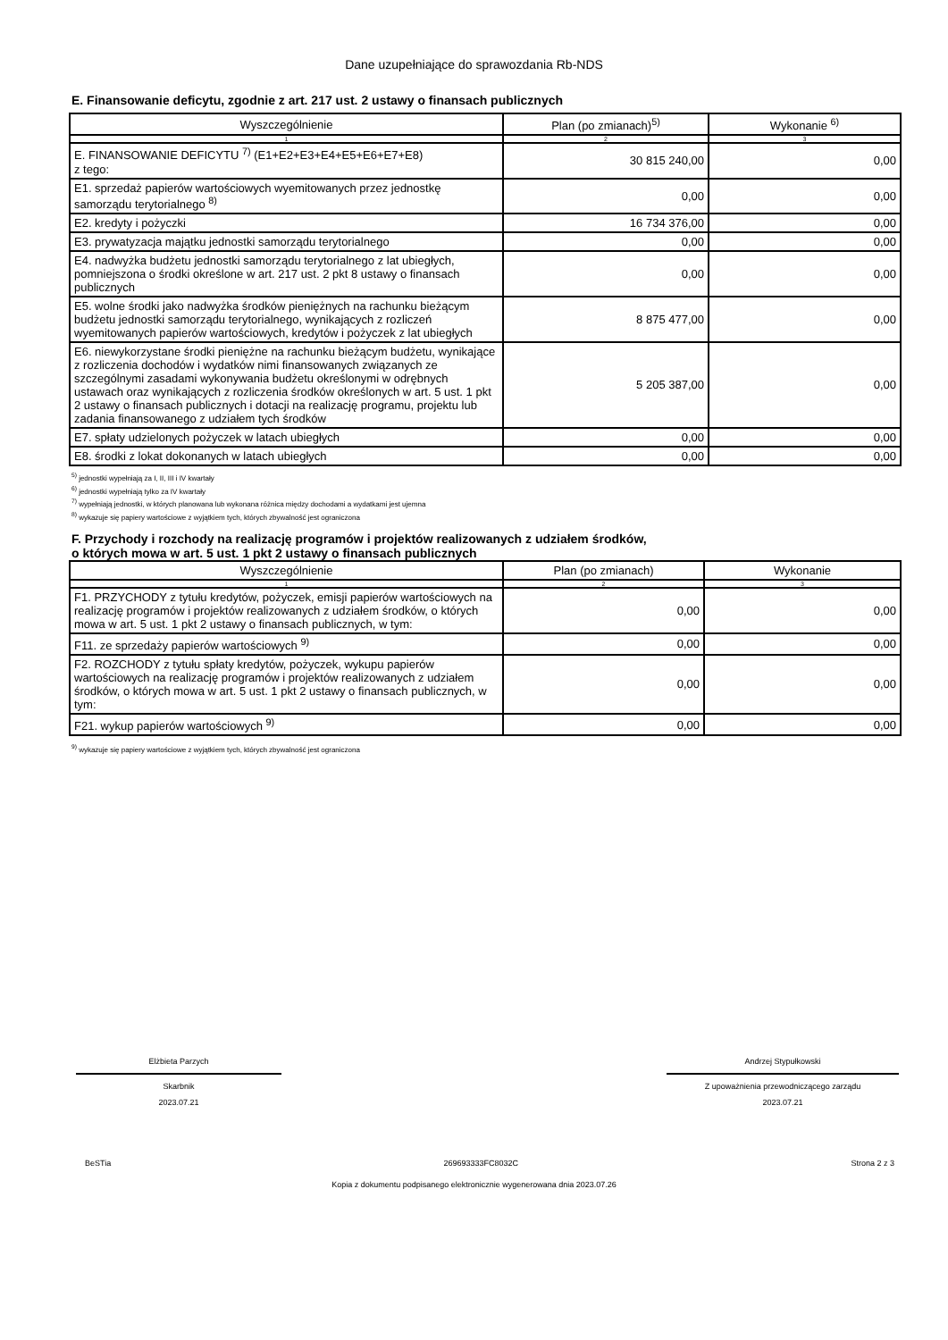Dane uzupełniające do sprawozdania Rb-NDS
E. Finansowanie deficytu, zgodnie z art. 217 ust. 2 ustawy o finansach publicznych
| Wyszczególnienie | Plan (po zmianach)<sup>5)</sup> | Wykonanie <sup>6)</sup> |
| --- | --- | --- |
| 1 | 2 | 3 |
| E. FINANSOWANIE DEFICYTU <sup>7)</sup> (E1+E2+E3+E4+E5+E6+E7+E8) z tego: | 30 815 240,00 | 0,00 |
| E1. sprzedaż papierów wartościowych wyemitowanych przez jednostkę samorządu terytorialnego <sup>8)</sup> | 0,00 | 0,00 |
| E2. kredyty i pożyczki | 16 734 376,00 | 0,00 |
| E3. prywatyzacja majątku jednostki samorządu terytorialnego | 0,00 | 0,00 |
| E4. nadwyżka budżetu jednostki samorządu terytorialnego z lat ubiegłych, pomniejszona o środki określone w art. 217 ust. 2 pkt 8 ustawy o finansach publicznych | 0,00 | 0,00 |
| E5. wolne środki jako nadwyżka środków pieniężnych na rachunku bieżącym budżetu jednostki samorządu terytorialnego, wynikających z rozliczeń wyemitowanych papierów wartościowych, kredytów i pożyczek z lat ubiegłych | 8 875 477,00 | 0,00 |
| E6. niewykorzystane środki pieniężne na rachunku bieżącym budżetu, wynikające z rozliczenia dochodów i wydatków nimi finansowanych związanych ze szczególnymi zasadami wykonywania budżetu określonymi w odrębnych ustawach oraz wynikających z rozliczenia środków określonych w art. 5 ust. 1 pkt 2 ustawy o finansach publicznych i dotacji na realizację programu, projektu lub zadania finansowanego z udziałem tych środków | 5 205 387,00 | 0,00 |
| E7. spłaty udzielonych pożyczek w latach ubiegłych | 0,00 | 0,00 |
| E8. środki z lokat dokonanych w latach ubiegłych | 0,00 | 0,00 |
<sup>5)</sup> jednostki wypełniają za I, II, III i IV kwartały
<sup>6)</sup> jednostki wypełniają tylko za IV kwartały
<sup>7)</sup> wypełniają jednostki, w których planowana lub wykonana różnica między dochodami a wydatkami jest ujemna
<sup>8)</sup> wykazuje się papiery wartościowe z wyjątkiem tych, których zbywalność jest ograniczona
F. Przychody i rozchody na realizację programów i projektów realizowanych z udziałem środków,
o których mowa w art. 5 ust. 1 pkt 2 ustawy o finansach publicznych
| Wyszczególnienie | Plan (po zmianach) | Wykonanie |
| --- | --- | --- |
| 1 | 2 | 3 |
| F1. PRZYCHODY z tytułu kredytów, pożyczek, emisji papierów wartościowych na realizację programów i projektów realizowanych z udziałem środków, o których mowa w art. 5 ust. 1 pkt 2 ustawy o finansach publicznych, w tym: | 0,00 | 0,00 |
| F11. ze sprzedaży papierów wartościowych <sup>9)</sup> | 0,00 | 0,00 |
| F2. ROZCHODY z tytułu spłaty kredytów, pożyczek, wykupu papierów wartościowych na realizację programów i projektów realizowanych z udziałem środków, o których mowa w art. 5 ust. 1 pkt 2 ustawy o finansach publicznych, w tym: | 0,00 | 0,00 |
| F21. wykup papierów wartościowych <sup>9)</sup> | 0,00 | 0,00 |
<sup>9)</sup> wykazuje się papiery wartościowe z wyjątkiem tych, których zbywalność jest ograniczona
Elżbieta Parzych
Skarbnik
2023.07.21
Andrzej Stypułkowski
Z upoważnienia przewodniczącego zarządu
2023.07.21
BeSTia 269693333FC8032C Strona 2 z 3
Kopia z dokumentu podpisanego elektronicznie wygenerowana dnia 2023.07.26